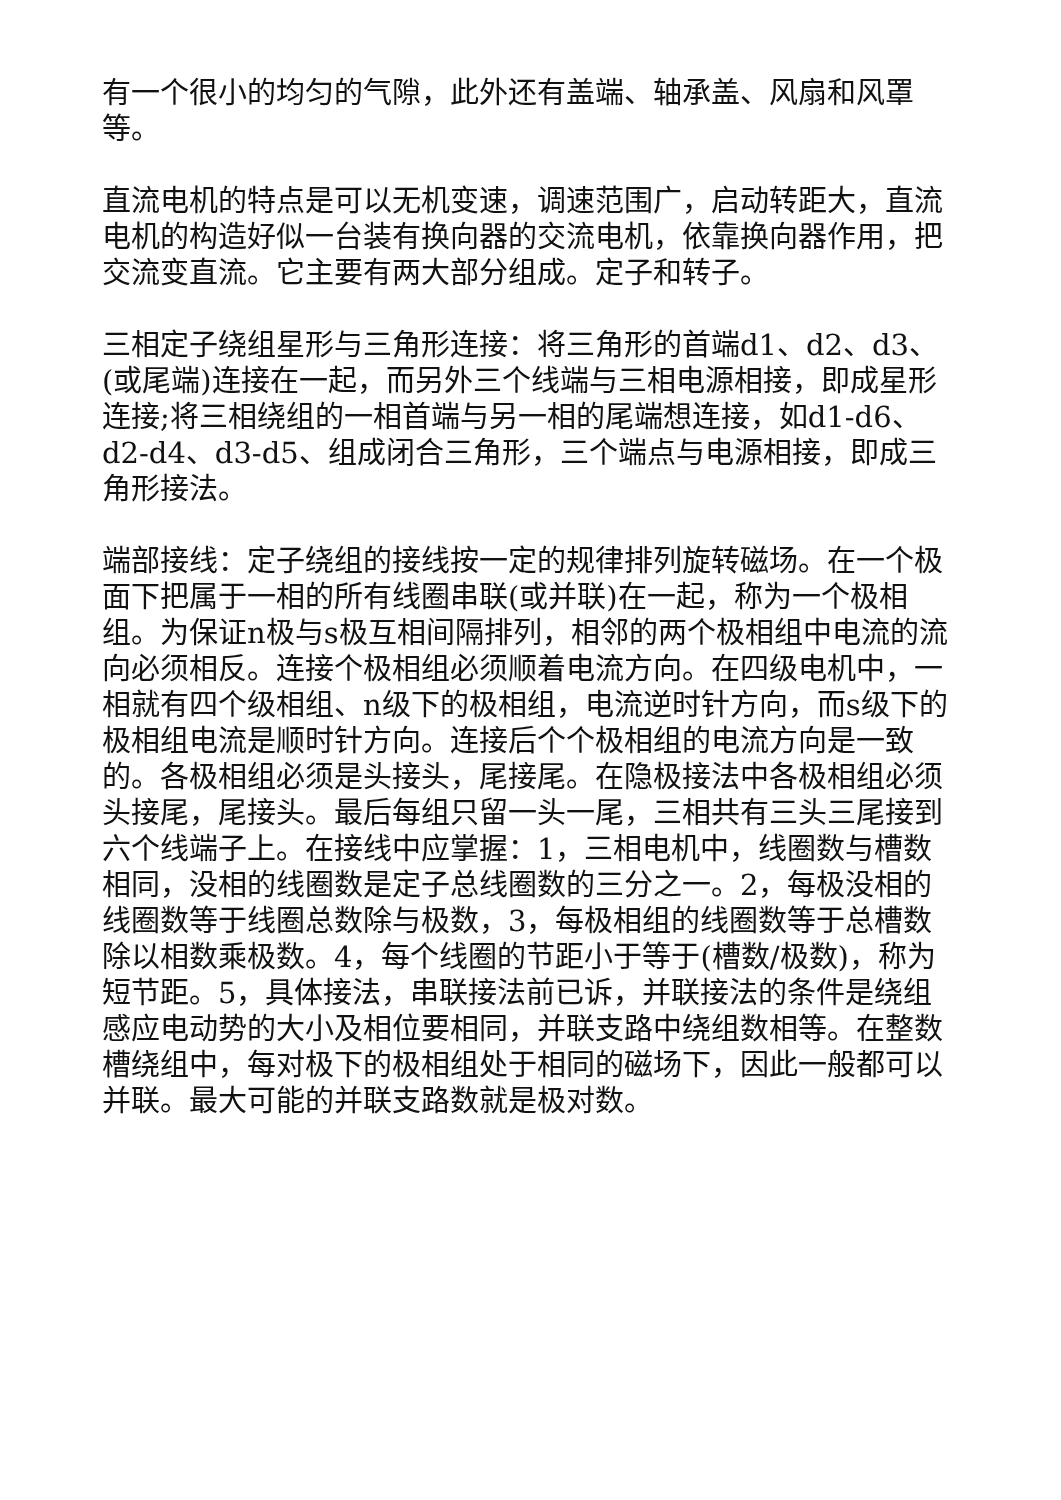有一个很小的均匀的气隙，此外还有盖端、轴承盖、风扇和风罩等。
直流电机的特点是可以无机变速，调速范围广，启动转距大，直流电机的构造好似一台装有换向器的交流电机，依靠换向器作用，把交流变直流。它主要有两大部分组成。定子和转子。
三相定子绕组星形与三角形连接：将三角形的首端d1、d2、d3、(或尾端)连接在一起，而另外三个线端与三相电源相接，即成星形连接;将三相绕组的一相首端与另一相的尾端想连接，如d1-d6、d2-d4、d3-d5、组成闭合三角形，三个端点与电源相接，即成三角形接法。
端部接线：定子绕组的接线按一定的规律排列旋转磁场。在一个极面下把属于一相的所有线圈串联(或并联)在一起，称为一个极相组。为保证n极与s极互相间隔排列，相邻的两个极相组中电流的流向必须相反。连接个极相组必须顺着电流方向。在四级电机中，一相就有四个级相组、n级下的极相组，电流逆时针方向，而s级下的极相组电流是顺时针方向。连接后个个极相组的电流方向是一致的。各极相组必须是头接头，尾接尾。在隐极接法中各极相组必须头接尾，尾接头。最后每组只留一头一尾，三相共有三头三尾接到六个线端子上。在接线中应掌握：1，三相电机中，线圈数与槽数相同，没相的线圈数是定子总线圈数的三分之一。2，每极没相的线圈数等于线圈总数除与极数，3，每极相组的线圈数等于总槽数除以相数乘极数。4，每个线圈的节距小于等于(槽数/极数)，称为短节距。5，具体接法，串联接法前已诉，并联接法的条件是绕组感应电动势的大小及相位要相同，并联支路中绕组数相等。在整数槽绕组中，每对极下的极相组处于相同的磁场下，因此一般都可以并联。最大可能的并联支路数就是极对数。